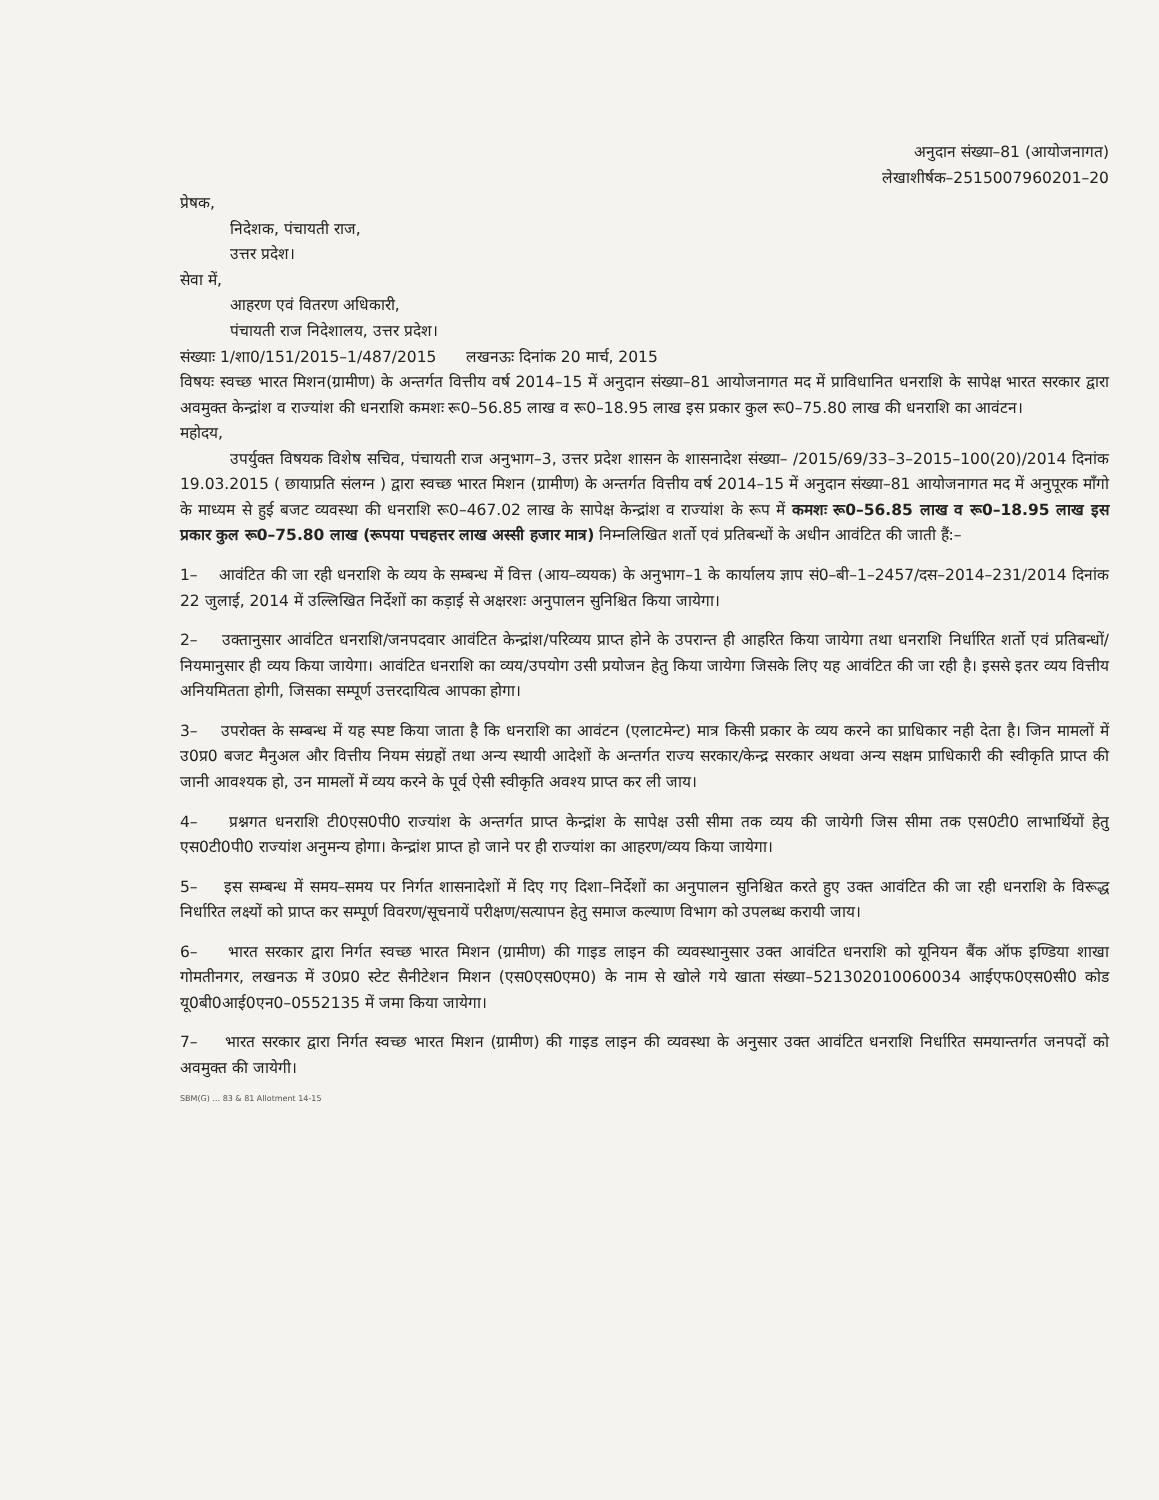अनुदान संख्या–81 (आयोजनागत)
लेखाशीर्षक–2515007960201–20
प्रेषक,
निदेशक, पंचायती राज,
उत्तर प्रदेश।
सेवा में,
आहरण एवं वितरण अधिकारी,
पंचायती राज निदेशालय, उत्तर प्रदेश।
संख्याः 1/शा0/151/2015–1/487/2015 लखनऊः दिनांक 20 मार्च, 2015
विषयः स्वच्छ भारत मिशन(ग्रामीण) के अन्तर्गत वित्तीय वर्ष 2014–15 में अनुदान संख्या–81 आयोजनागत मद में प्राविधानित धनराशि के सापेक्ष भारत सरकार द्वारा अवमुक्त केन्द्रांश व राज्यांश की धनराशि कमशः रू0–56.85 लाख व रू0–18.95 लाख इस प्रकार कुल रू0–75.80 लाख की धनराशि का आवंटन।
महोदय,
उपर्युक्त विषयक विशेष सचिव, पंचायती राज अनुभाग–3, उत्तर प्रदेश शासन के शासनादेश संख्या– /2015/69/33–3–2015–100(20)/2014 दिनांक 19.03.2015 ( छायाप्रति संलग्न ) द्वारा स्वच्छ भारत मिशन (ग्रामीण) के अन्तर्गत वित्तीय वर्ष 2014–15 में अनुदान संख्या–81 आयोजनागत मद में अनुपूरक माँगो के माध्यम से हुई बजट व्यवस्था की धनराशि रू0–467.02 लाख के सापेक्ष केन्द्रांश व राज्यांश के रूप में कमशः रू0–56.85 लाख व रू0–18.95 लाख इस प्रकार कुल रू0–75.80 लाख (रूपया पचहत्तर लाख अस्सी हजार मात्र) निम्नलिखित शर्तो एवं प्रतिबन्धों के अधीन आवंटित की जाती हैं:–
1– आवंटित की जा रही धनराशि के व्यय के सम्बन्ध में वित्त (आय–व्ययक) के अनुभाग–1 के कार्यालय ज्ञाप सं0–बी–1–2457/दस–2014–231/2014 दिनांक 22 जुलाई, 2014 में उल्लिखित निर्देशों का कड़ाई से अक्षरशः अनुपालन सुनिश्चित किया जायेगा।
2– उक्तानुसार आवंटित धनराशि/जनपदवार आवंटित केन्द्रांश/परिव्यय प्राप्त होने के उपरान्त ही आहरित किया जायेगा तथा धनराशि निर्धारित शर्तो एवं प्रतिबन्धों/नियमानुसार ही व्यय किया जायेगा। आवंटित धनराशि का व्यय/उपयोग उसी प्रयोजन हेतु किया जायेगा जिसके लिए यह आवंटित की जा रही है। इससे इतर व्यय वित्तीय अनियमितता होगी, जिसका सम्पूर्ण उत्तरदायित्व आपका होगा।
3– उपरोक्त के सम्बन्ध में यह स्पष्ट किया जाता है कि धनराशि का आवंटन (एलाटमेन्ट) मात्र किसी प्रकार के व्यय करने का प्राधिकार नही देता है। जिन मामलों में उ0प्र0 बजट मैनुअल और वित्तीय नियम संग्रहों तथा अन्य स्थायी आदेशों के अन्तर्गत राज्य सरकार/केन्द्र सरकार अथवा अन्य सक्षम प्राधिकारी की स्वीकृति प्राप्त की जानी आवश्यक हो, उन मामलों में व्यय करने के पूर्व ऐसी स्वीकृति अवश्य प्राप्त कर ली जाय।
4– प्रश्नगत धनराशि टी0एस0पी0 राज्यांश के अन्तर्गत प्राप्त केन्द्रांश के सापेक्ष उसी सीमा तक व्यय की जायेगी जिस सीमा तक एस0टी0 लाभार्थियों हेतु एस0टी0पी0 राज्यांश अनुमन्य होगा। केन्द्रांश प्राप्त हो जाने पर ही राज्यांश का आहरण/व्यय किया जायेगा।
5– इस सम्बन्ध में समय–समय पर निर्गत शासनादेशों में दिए गए दिशा–निर्देशों का अनुपालन सुनिश्चित करते हुए उक्त आवंटित की जा रही धनराशि के विरूद्ध निर्धारित लक्ष्यों को प्राप्त कर सम्पूर्ण विवरण/सूचनायें परीक्षण/सत्यापन हेतु समाज कल्याण विभाग को उपलब्ध करायी जाय।
6– भारत सरकार द्वारा निर्गत स्वच्छ भारत मिशन (ग्रामीण) की गाइड लाइन की व्यवस्थानुसार उक्त आवंटित धनराशि को यूनियन बैंक ऑफ इण्डिया शाखा गोमतीनगर, लखनऊ में उ0प्र0 स्टेट सैनीटेशन मिशन (एस0एस0एम0) के नाम से खोले गये खाता संख्या–521302010060034 आईएफ0एस0सी0 कोड यू0बी0आई0एन0–0552135 में जमा किया जायेगा।
7– भारत सरकार द्वारा निर्गत स्वच्छ भारत मिशन (ग्रामीण) की गाइड लाइन की व्यवस्था के अनुसार उक्त आवंटित धनराशि निर्धारित समयान्तर्गत जनपदों को अवमुक्त की जायेगी।
SBM(G) ... 83 & 81 Allotment 14-15